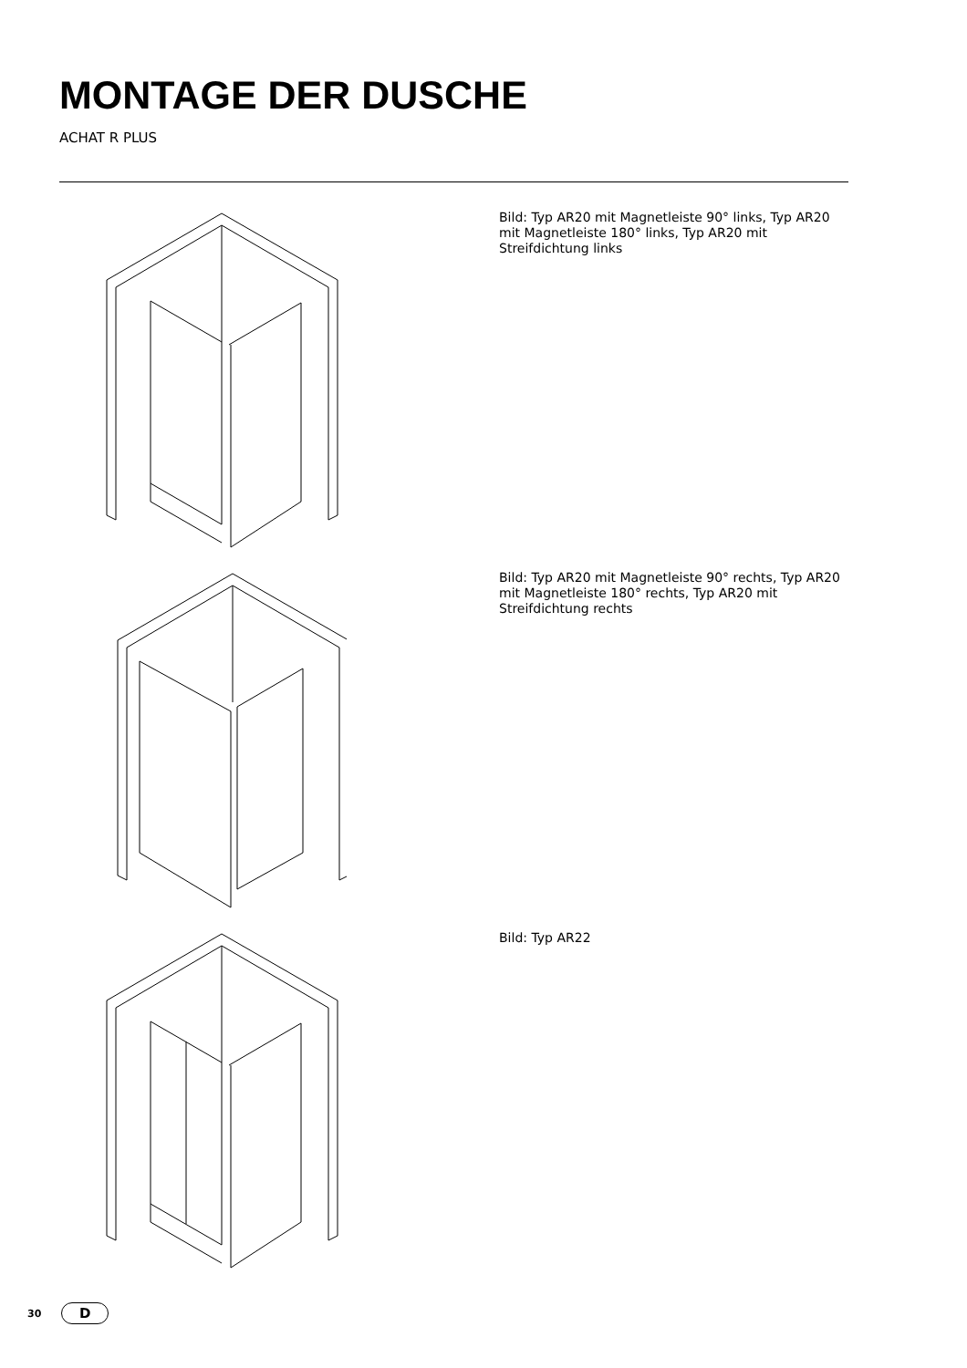MONTAGE DER DUSCHE
ACHAT R PLUS
Bild: Typ AR20 mit Magnetleiste 90° links, Typ AR20 mit Magnetleiste 180° links, Typ AR20 mit Streifdichtung links
Bild: Typ AR20 mit Magnetleiste 90° rechts, Typ AR20 mit Magnetlei­ste 180° rechts, Typ AR20 mit Streifdichtung rechts
Bild: Typ AR22
30 D